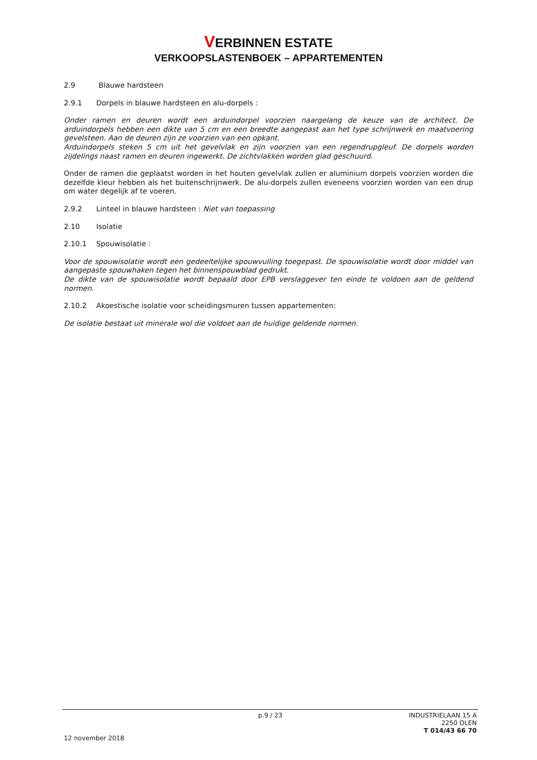VERBINNEN ESTATE
VERKOOPSLASTENBOEK – APPARTEMENTEN
2.9 Blauwe hardsteen
2.9.1 Dorpels in blauwe hardsteen en alu-dorpels :
Onder ramen en deuren wordt een arduindorpel voorzien naargelang de keuze van de architect. De arduindorpels hebben een dikte van 5 cm en een breedte aangepast aan het type schrijnwerk en maatvoering gevelsteen. Aan de deuren zijn ze voorzien van een opkant.
Arduindorpels steken 5 cm uit het gevelvlak en zijn voorzien van een regendrupgleuf. De dorpels worden zijdelings naast ramen en deuren ingewerkt. De zichtvlakken worden glad geschuurd.
Onder de ramen die geplaatst worden in het houten gevelvlak zullen er aluminium dorpels voorzien worden die dezelfde kleur hebben als het buitenschrijnwerk. De alu-dorpels zullen eveneens voorzien worden van een drup om water degelijk af te voeren.
2.9.2 Linteel in blauwe hardsteen : Niet van toepassing
2.10 Isolatie
2.10.1 Spouwisolatie :
Voor de spouwisolatie wordt een gedeeltelijke spouwvulling toegepast. De spouwisolatie wordt door middel van aangepaste spouwhaken tegen het binnenspouwblad gedrukt.
De dikte van de spouwisolatie wordt bepaald door EPB verslaggever ten einde te voldoen aan de geldend normen.
2.10.2 Akoestische isolatie voor scheidingsmuren tussen appartementen:
De isolatie bestaat uit minerale wol die voldoet aan de huidige geldende normen.
p.9 / 23 INDUSTRIELAAN 15 A
2250 OLEN
T 014/43 66 70
12 november 2018